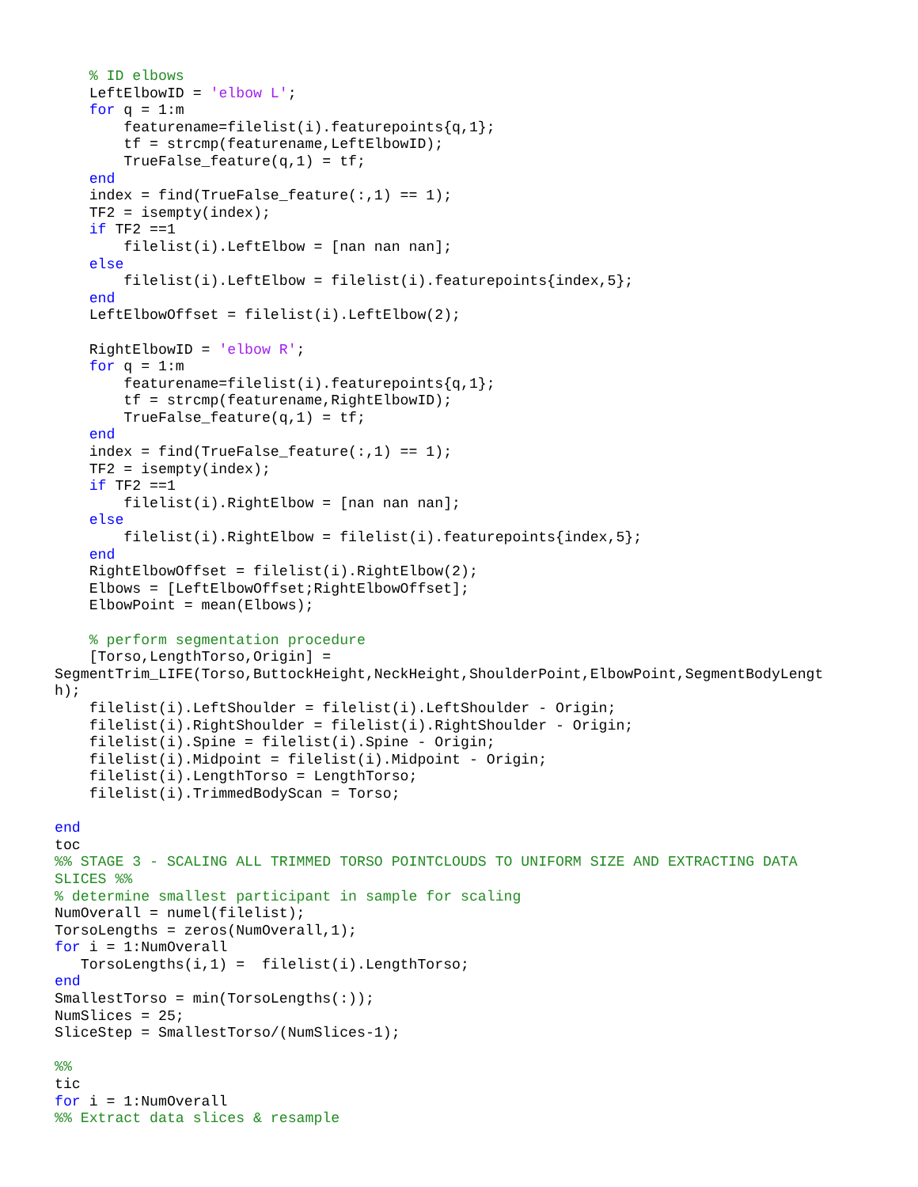% ID elbows
    LeftElbowID = 'elbow L';
    for q = 1:m
        featurename=filelist(i).featurepoints{q,1};
        tf = strcmp(featurename,LeftElbowID);
        TrueFalse_feature(q,1) = tf;
    end
    index = find(TrueFalse_feature(:,1) == 1);
    TF2 = isempty(index);
    if TF2 ==1
        filelist(i).LeftElbow = [nan nan nan];
    else
        filelist(i).LeftElbow = filelist(i).featurepoints{index,5};
    end
    LeftElbowOffset = filelist(i).LeftElbow(2);

    RightElbowID = 'elbow R';
    for q = 1:m
        featurename=filelist(i).featurepoints{q,1};
        tf = strcmp(featurename,RightElbowID);
        TrueFalse_feature(q,1) = tf;
    end
    index = find(TrueFalse_feature(:,1) == 1);
    TF2 = isempty(index);
    if TF2 ==1
        filelist(i).RightElbow = [nan nan nan];
    else
        filelist(i).RightElbow = filelist(i).featurepoints{index,5};
    end
    RightElbowOffset = filelist(i).RightElbow(2);
    Elbows = [LeftElbowOffset;RightElbowOffset];
    ElbowPoint = mean(Elbows);

    % perform segmentation procedure
    [Torso,LengthTorso,Origin] =
SegmentTrim_LIFE(Torso,ButtockHeight,NeckHeight,ShoulderPoint,ElbowPoint,SegmentBodyLengt
h);
    filelist(i).LeftShoulder = filelist(i).LeftShoulder - Origin;
    filelist(i).RightShoulder = filelist(i).RightShoulder - Origin;
    filelist(i).Spine = filelist(i).Spine - Origin;
    filelist(i).Midpoint = filelist(i).Midpoint - Origin;
    filelist(i).LengthTorso = LengthTorso;
    filelist(i).TrimmedBodyScan = Torso;

end
toc
%% STAGE 3 - SCALING ALL TRIMMED TORSO POINTCLOUDS TO UNIFORM SIZE AND EXTRACTING DATA
SLICES %%
% determine smallest participant in sample for scaling
NumOverall = numel(filelist);
TorsoLengths = zeros(NumOverall,1);
for i = 1:NumOverall
   TorsoLengths(i,1) =  filelist(i).LengthTorso;
end
SmallestTorso = min(TorsoLengths(:));
NumSlices = 25;
SliceStep = SmallestTorso/(NumSlices-1);

%%
tic
for i = 1:NumOverall
%% Extract data slices & resample